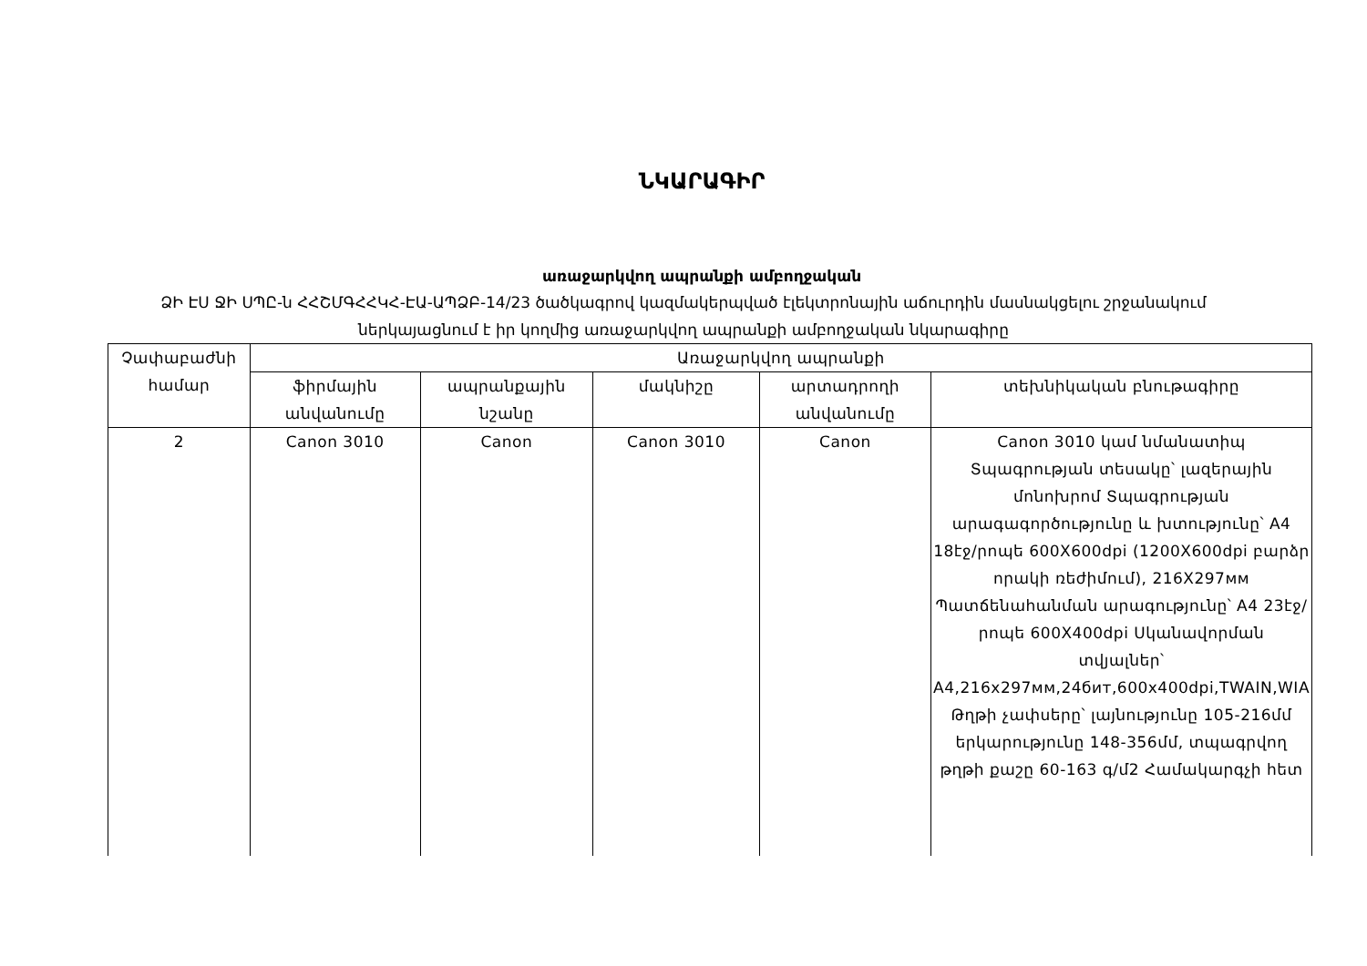ՆԿԱՐԱԳԻՐ
առաջարկվող ապրանքի ամբողջական
ՁԻ ԷՍ ՋԻ ՍՊԸ-ն ՀՀՇՄԳՀՀԿՀ-ԷԱ-ԱՊՁԲ-14/23 ծածկագրով կազմակերպված էլեկտրոնային աճուրդին մասնակցելու շրջանակում
ներկայացնում է իր կողմից առաջարկվող ապրանքի ամբողջական նկարագիրը
| Չափաբաժնի համար | Առաջարկվող ապրանքի | | | | |
| --- | --- | --- | --- | --- | --- |
| | ֆիրմային անվանումը | ապրանքային նշանը | մակնիշը | արտադրողի անվանումը | տեխնիկական բնութագիրը |
| 2 | Canon 3010 | Canon | Canon 3010 | Canon | Canon 3010 կամ նմանատիպ Տպագրության տեսակը՝ լազերային մոնոխրոմ Տպագրության արագագործությունը և խտությունը՝ A4 18էջ/րոպե 600X600dpi (1200X600dpi բարձր որակի ռեժիմում), 216X297мм Պատճենահանման արագությունը՝ A4 23էջ/րոպե 600X400dpi Սկանավորման տվյալներ՝ A4,216x297мм,24бит,600x400dpi,TWAIN,WIA Թղթի չափսերը՝ լայնությունը 105-216մմ երկարությունը 148-356մմ, տպագրվող թղթի քաշը 60-163 գ/մ2 Համակարգչի հետ |